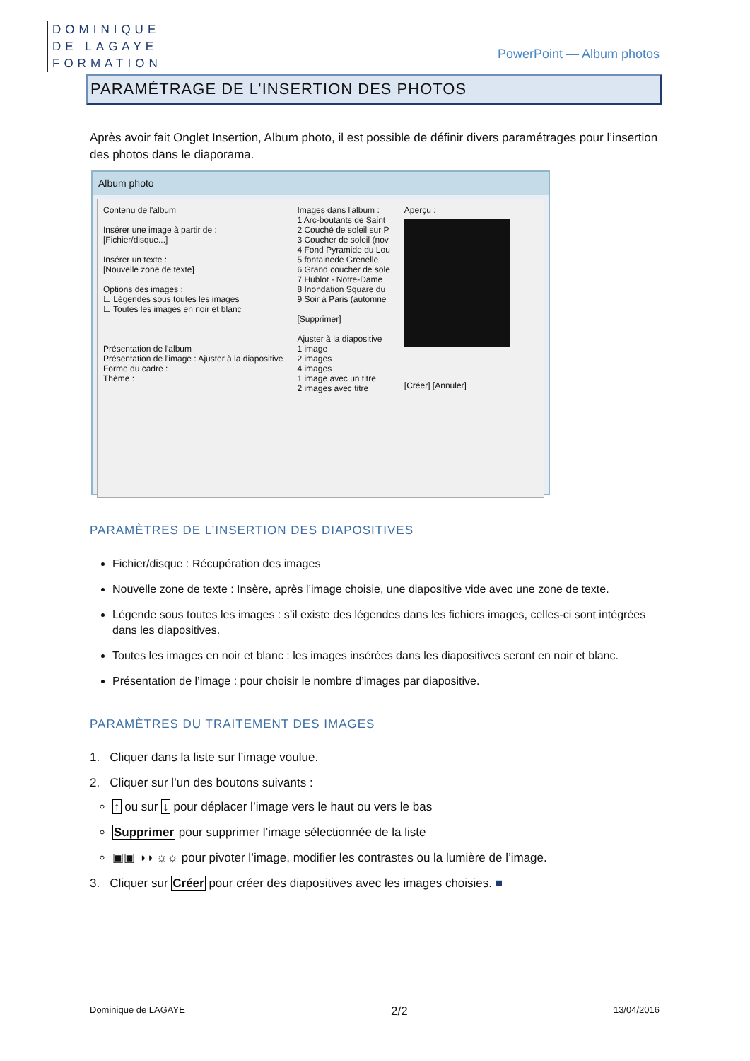DOMINIQUE
DE LAGAYE
FORMATION
PowerPoint — Album photos
PARAMÉTRAGE DE L’INSERTION DES PHOTOS
Après avoir fait Onglet Insertion, Album photo, il est possible de définir divers paramétrages pour l’insertion des photos dans le diaporama.
Album photo
Contenu de l'album
Insérer une image à partir de :
[Fichier/disque...]
Insérer un texte :
[Nouvelle zone de texte]
Options des images :
☐ Légendes sous toutes les images
☐ Toutes les images en noir et blanc
Présentation de l'album
Présentation de l'image : Ajuster à la diapositive
Forme du cadre :
Thème :
Images dans l'album :
1 Arc-boutants de Saint
2 Couché de soleil sur P
3 Coucher de soleil (nov
4 Fond Pyramide du Lou
5 fontainede Grenelle
6 Grand coucher de sole
7 Hublot - Notre-Dame
8 Inondation Square du
9 Soir à Paris (automne
[Supprimer]
Ajuster à la diapositive
1 image
2 images
4 images
1 image avec un titre
2 images avec titre
Aperçu :
[Créer] [Annuler]
PARAMÈTRES DE L’INSERTION DES DIAPOSITIVES
Fichier/disque : Récupération des images
Nouvelle zone de texte : Insère, après l’image choisie, une diapositive vide avec une zone de texte.
Légende sous toutes les images : s’il existe des légendes dans les fichiers images, celles-ci sont intégrées dans les diapositives.
Toutes les images en noir et blanc : les images insérées dans les diapositives seront en noir et blanc.
Présentation de l’image : pour choisir le nombre d’images par diapositive.
PARAMÈTRES DU TRAITEMENT DES IMAGES
1. Cliquer dans la liste sur l’image voulue.
2. Cliquer sur l’un des boutons suivants :
↑ ou sur ↓ pour déplacer l’image vers le haut ou vers le bas
Supprimer pour supprimer l’image sélectionnée de la liste
▣▣ ◑◑ ☼☼ pour pivoter l’image, modifier les contrastes ou la lumière de l’image.
3. Cliquer sur Créer pour créer des diapositives avec les images choisies. ■
Dominique de LAGAYE 2/2 13/04/2016